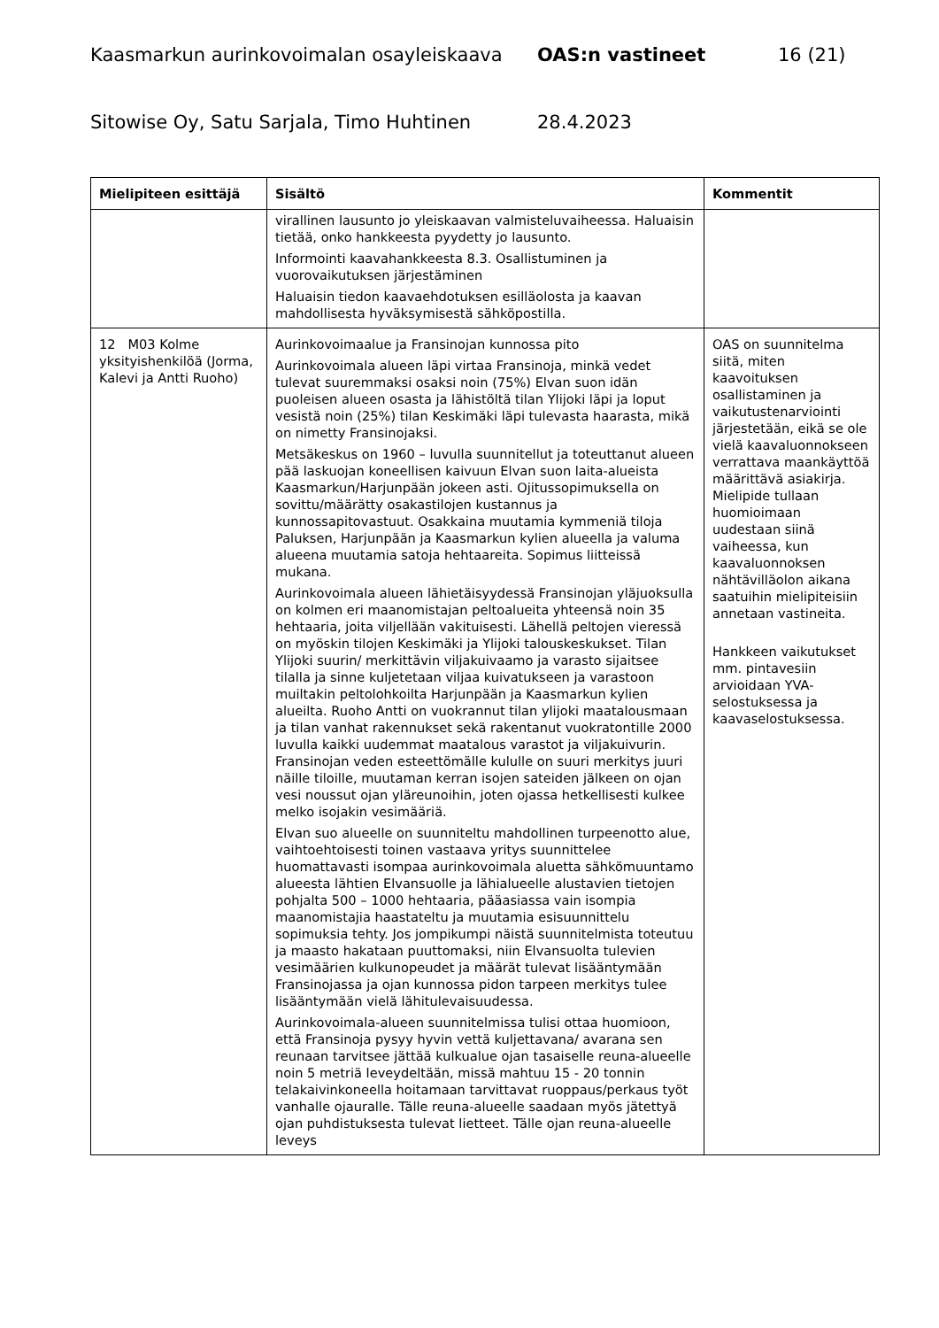Kaasmarkun aurinkovoimalan osayleiskaava OAS:n vastineet 16 (21)
Sitowise Oy, Satu Sarjala, Timo Huhtinen 28.4.2023
| Mielipiteen esittäjä | Sisältö | Kommentit |
| --- | --- | --- |
| | virallinen lausunto jo yleiskaavan valmisteluvaiheessa. Haluaisin tietää, onko hankkeesta pyydetty jo lausunto. Informointi kaavahankkeesta 8.3. Osallistuminen ja vuorovaikutuksen järjestäminen Haluaisin tiedon kaavaehdotuksen esilläolosta ja kaavan mahdollisesta hyväksymisestä sähköpostilla. | |
| 12 M03 Kolme yksityishenkilöä (Jorma, Kalevi ja Antti Ruoho) | Aurinkovoimaalue ja Fransinojan kunnossa pito Aurinkovoimala alueen läpi virtaa Fransinoja, minkä vedet tulevat suuremmaksi osaksi noin (75%) Elvan suon idän puoleisen alueen osasta ja lähistöltä tilan Ylijoki läpi ja loput vesistä noin (25%) tilan Keskimäki läpi tulevasta haarasta, mikä on nimetty Fransinojaksi. Metsäkeskus on 1960 – luvulla suunnitellut ja toteuttanut alueen pää laskuojan koneellisen kaivuun Elvan suon laita-alueista Kaasmarkun/Harjunpään jokeen asti. Ojitussopimuksella on sovittu/määrätty osakastilojen kustannus ja kunnossapitovastuut. Osakkaina muutamia kymmeniä tiloja Paluksen, Harjunpään ja Kaasmarkun kylien alueella ja valuma alueena muutamia satoja hehtaareita. Sopimus liitteissä mukana. Aurinkovoimala alueen lähietäisyydessä Fransinojan yläjuoksulla on kolmen eri maanomistajan peltoalueita yhteensä noin 35 hehtaaria, joita viljellään vakituisesti. Lähellä peltojen vieressä on myöskin tilojen Keskimäki ja Ylijoki talouskeskukset. Tilan Ylijoki suurin/ merkittävin viljakuivaamo ja varasto sijaitsee tilalla ja sinne kuljetetaan viljaa kuivatukseen ja varastoon muiltakin peltolohkoilta Harjunpään ja Kaasmarkun kylien alueilta. Ruoho Antti on vuokrannut tilan ylijoki maatalousmaan ja tilan vanhat rakennukset sekä rakentanut vuokratontille 2000 luvulla kaikki uudemmat maatalous varastot ja viljakuivurin. Fransinojan veden esteettömälle kululle on suuri merkitys juuri näille tiloille, muutaman kerran isojen sateiden jälkeen on ojan vesi noussut ojan yläreunoihin, joten ojassa hetkellisesti kulkee melko isojakin vesimääriä. Elvan suo alueelle on suunniteltu mahdollinen turpeenotto alue, vaihtoehtoisesti toinen vastaava yritys suunnittelee huomattavasti isompaa aurinkovoimala aluetta sähkömuuntamo alueesta lähtien Elvansuolle ja lähialueelle alustavien tietojen pohjalta 500 – 1000 hehtaaria, pääasiassa vain isompia maanomistajia haastateltu ja muutamia esisuunnittelu sopimuksia tehty. Jos jompikumpi näistä suunnitelmista toteutuu ja maasto hakataan puuttomaksi, niin Elvansuolta tulevien vesimäärien kulkunopeudet ja määrät tulevat lisääntymään Fransinojassa ja ojan kunnossa pidon tarpeen merkitys tulee lisääntymään vielä lähitulevaisuudessa. Aurinkovoimala-alueen suunnitelmissa tulisi ottaa huomioon, että Fransinoja pysyy hyvin vettä kuljettavana/ avarana sen reunaan tarvitsee jättää kulkualue ojan tasaiselle reuna-alueelle noin 5 metriä leveydeltään, missä mahtuu 15 - 20 tonnin telakaivinkoneella hoitamaan tarvittavat ruoppaus/perkaus työt vanhalle ojauralle. Tälle reuna-alueelle saadaan myös jätettyä ojan puhdistuksesta tulevat lietteet. Tälle ojan reuna-alueelle leveys | OAS on suunnitelma siitä, miten kaavoituksen osallistaminen ja vaikutustenarviointi järjestetään, eikä se ole vielä kaavaluonnokseen verrattava maankäyttöä määrittävä asiakirja. Mielipide tullaan huomioimaan uudestaan siinä vaiheessa, kun kaavaluonnoksen nähtävilläolon aikana saatuihin mielipiteisiin annetaan vastineita. Hankkeen vaikutukset mm. pintavesiin arvioidaan YVA-selostuksessa ja kaavaselostuksessa. |